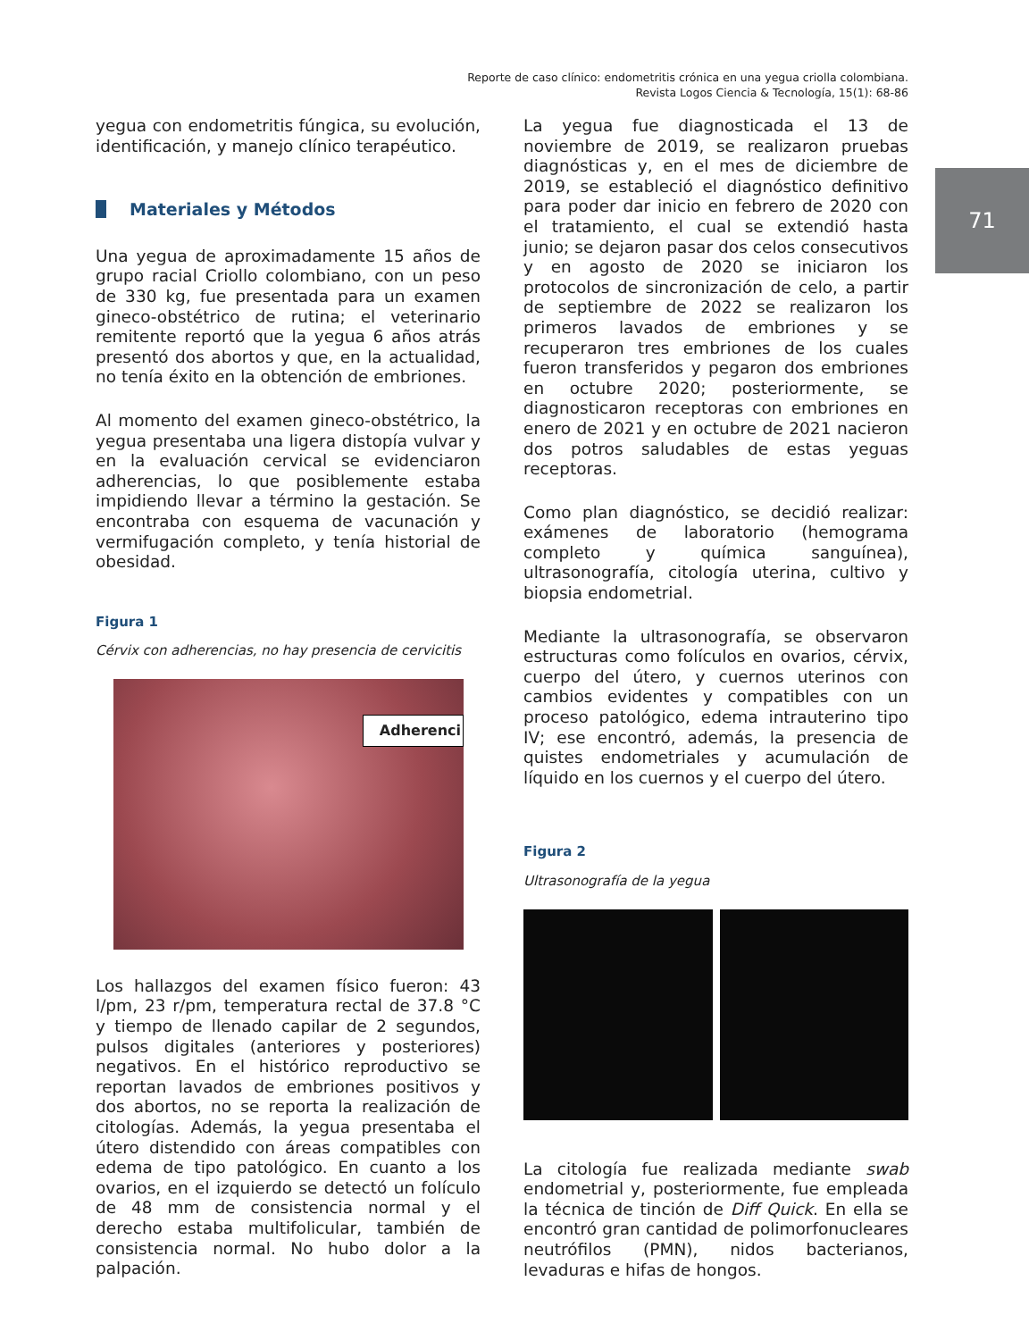Reporte de caso clínico: endometritis crónica en una yegua criolla colombiana.
Revista Logos Ciencia & Tecnología, 15(1): 68-86
71
yegua con endometritis fúngica, su evolución, identificación, y manejo clínico terapéutico.
Materiales y Métodos
Una yegua de aproximadamente 15 años de grupo racial Criollo colombiano, con un peso de 330 kg, fue presentada para un examen gineco-obstétrico de rutina; el veterinario remitente reportó que la yegua 6 años atrás presentó dos abortos y que, en la actualidad, no tenía éxito en la obtención de embriones.
Al momento del examen gineco-obstétrico, la yegua presentaba una ligera distopía vulvar y en la evaluación cervical se evidenciaron adherencias, lo que posiblemente estaba impidiendo llevar a término la gestación. Se encontraba con esquema de vacunación y vermifugación completo, y tenía historial de obesidad.
Figura 1
Cérvix con adherencias, no hay presencia de cervicitis
Adherenci
Los hallazgos del examen físico fueron: 43 l/pm, 23 r/pm, temperatura rectal de 37.8 °C y tiempo de llenado capilar de 2 segundos, pulsos digitales (anteriores y posteriores) negativos. En el histórico reproductivo se reportan lavados de embriones positivos y dos abortos, no se reporta la realización de citologías. Además, la yegua presentaba el útero distendido con áreas compatibles con edema de tipo patológico. En cuanto a los ovarios, en el izquierdo se detectó un folículo de 48 mm de consistencia normal y el derecho estaba multifolicular, también de consistencia normal. No hubo dolor a la palpación.
La yegua fue diagnosticada el 13 de noviembre de 2019, se realizaron pruebas diagnósticas y, en el mes de diciembre de 2019, se estableció el diagnóstico definitivo para poder dar inicio en febrero de 2020 con el tratamiento, el cual se extendió hasta junio; se dejaron pasar dos celos consecutivos y en agosto de 2020 se iniciaron los protocolos de sincronización de celo, a partir de septiembre de 2022 se realizaron los primeros lavados de embriones y se recuperaron tres embriones de los cuales fueron transferidos y pegaron dos embriones en octubre 2020; posteriormente, se diagnosticaron receptoras con embriones en enero de 2021 y en octubre de 2021 nacieron dos potros saludables de estas yeguas receptoras.
Como plan diagnóstico, se decidió realizar: exámenes de laboratorio (hemograma completo y química sanguínea), ultrasonografía, citología uterina, cultivo y biopsia endometrial.
Mediante la ultrasonografía, se observaron estructuras como folículos en ovarios, cérvix, cuerpo del útero, y cuernos uterinos con cambios evidentes y compatibles con un proceso patológico, edema intrauterino tipo IV; ese encontró, además, la presencia de quistes endometriales y acumulación de líquido en los cuernos y el cuerpo del útero.
Figura 2
Ultrasonografía de la yegua
La citología fue realizada mediante swab endometrial y, posteriormente, fue empleada la técnica de tinción de Diff Quick. En ella se encontró gran cantidad de polimorfonucleares neutrófilos (PMN), nidos bacterianos, levaduras e hifas de hongos.